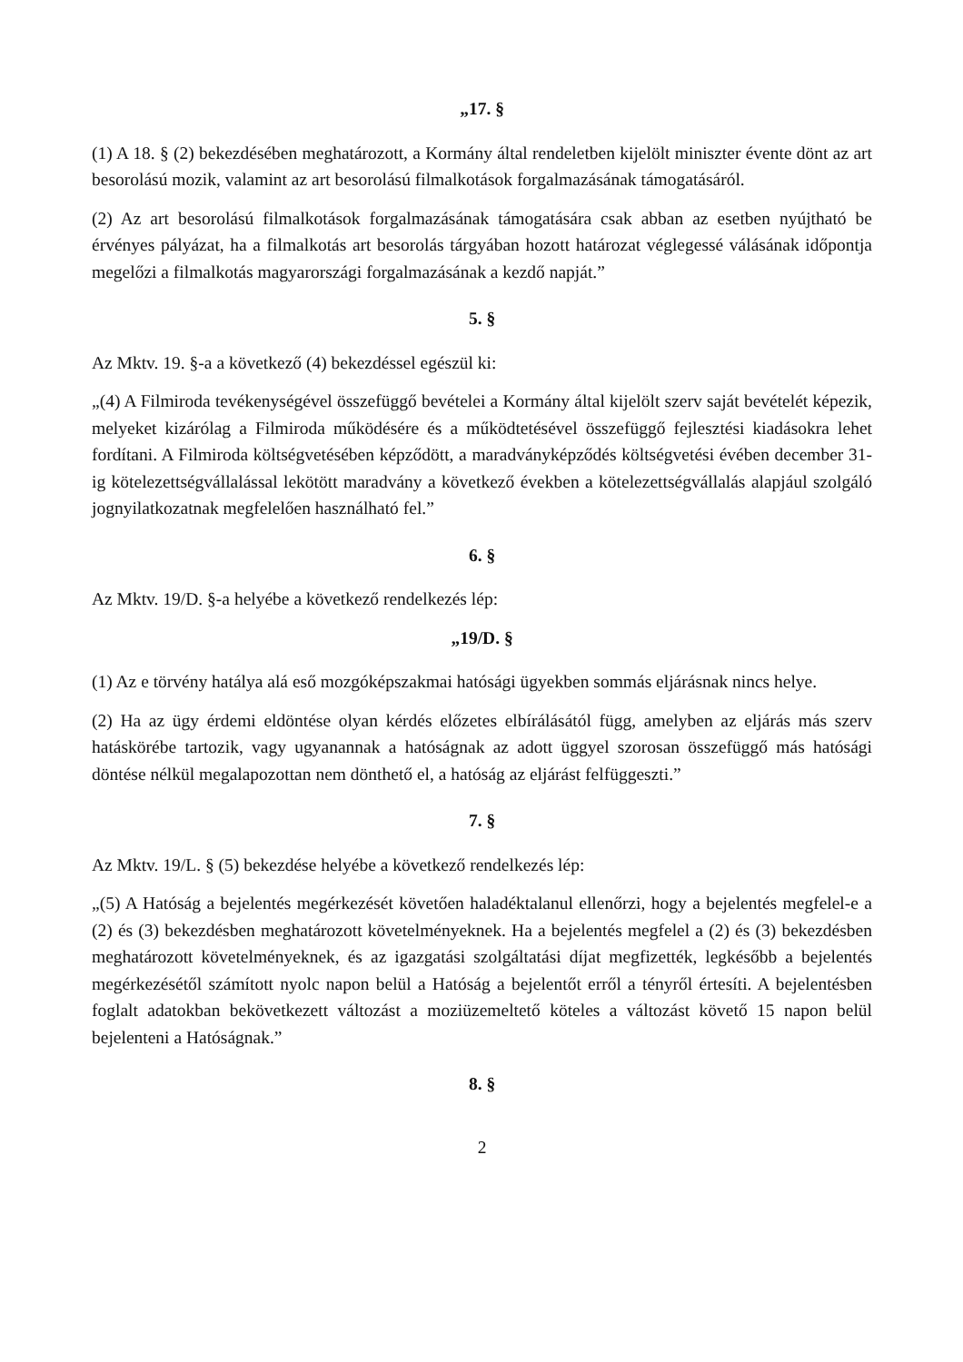„17. §
(1) A 18. § (2) bekezdésében meghatározott, a Kormány által rendeletben kijelölt miniszter évente dönt az art besorolású mozik, valamint az art besorolású filmalkotások forgalmazásának támogatásáról.
(2) Az art besorolású filmalkotások forgalmazásának támogatására csak abban az esetben nyújtható be érvényes pályázat, ha a filmalkotás art besorolás tárgyában hozott határozat véglegessé válásának időpontja megelőzi a filmalkotás magyarországi forgalmazásának a kezdő napját.”
5. §
Az Mktv. 19. §-a a következő (4) bekezdéssel egészül ki:
„(4) A Filmiroda tevékenységével összefüggő bevételei a Kormány által kijelölt szerv saját bevételét képezik, melyeket kizárólag a Filmiroda működésére és a működtetésével összefüggő fejlesztési kiadásokra lehet fordítani. A Filmiroda költségvetésében képződött, a maradványképződés költségvetési évében december 31-ig kötelezettségvállalással lekötött maradvány a következő években a kötelezettségvállalás alapjául szolgáló jognyilatkozatnak megfelelően használható fel.”
6. §
Az Mktv. 19/D. §-a helyébe a következő rendelkezés lép:
„19/D. §
(1) Az e törvény hatálya alá eső mozgóképszakmai hatósági ügyekben sommás eljárásnak nincs helye.
(2) Ha az ügy érdemi eldöntése olyan kérdés előzetes elbírálásától függ, amelyben az eljárás más szerv hatáskörébe tartozik, vagy ugyanannak a hatóságnak az adott üggyel szorosan összefüggő más hatósági döntése nélkül megalapozottan nem dönthető el, a hatóság az eljárást felfüggeszti.”
7. §
Az Mktv. 19/L. § (5) bekezdése helyébe a következő rendelkezés lép:
„(5) A Hatóság a bejelentés megérkezését követően haladéktalanul ellenőrzi, hogy a bejelentés megfelel-e a (2) és (3) bekezdésben meghatározott követelményeknek. Ha a bejelentés megfelel a (2) és (3) bekezdésben meghatározott követelményeknek, és az igazgatási szolgáltatási díjat megfizették, legkésőbb a bejelentés megérkezésétől számított nyolc napon belül a Hatóság a bejelentőt erről a tényről értesíti. A bejelentésben foglalt adatokban bekövetkezett változást a moziüzemeltető köteles a változást követő 15 napon belül bejelenteni a Hatóságnak.”
8. §
2